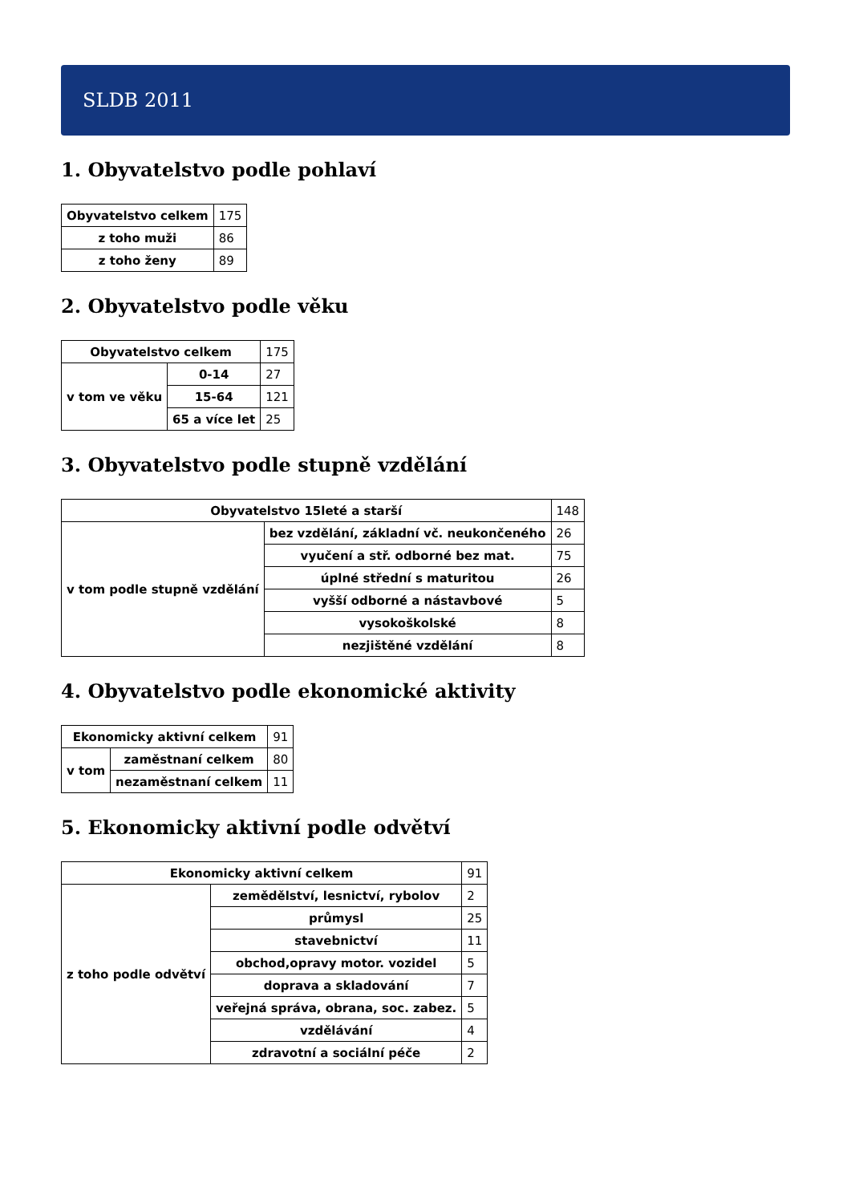SLDB 2011
1. Obyvatelstvo podle pohlaví
| Obyvatelstvo celkem | 175 |
| z toho muži | 86 |
| z toho ženy | 89 |
2. Obyvatelstvo podle věku
| Obyvatelstvo celkem | | 175 |
| v tom ve věku | 0-14 | 27 |
| | 15-64 | 121 |
| | 65 a více let | 25 |
3. Obyvatelstvo podle stupně vzdělání
| Obyvatelstvo 15leté a starší | | 148 |
| v tom podle stupně vzdělání | bez vzdělání, základní vč. neukončeného | 26 |
| | vyučení a stř. odborné bez mat. | 75 |
| | úplné střední s maturitou | 26 |
| | vyšší odborné a nástavbové | 5 |
| | vysokoškolské | 8 |
| | nezjištěné vzdělání | 8 |
4. Obyvatelstvo podle ekonomické aktivity
| Ekonomicky aktivní celkem | | 91 |
| v tom | zaměstnaní celkem | 80 |
| | nezaměstnaní celkem | 11 |
5. Ekonomicky aktivní podle odvětví
| Ekonomicky aktivní celkem | | 91 |
| z toho podle odvětví | zemědělství, lesnictví, rybolov | 2 |
| | průmysl | 25 |
| | stavebnictví | 11 |
| | obchod,opravy motor. vozidel | 5 |
| | doprava a skladování | 7 |
| | veřejná správa, obrana, soc. zabez. | 5 |
| | vzdělávání | 4 |
| | zdravotní a sociální péče | 2 |